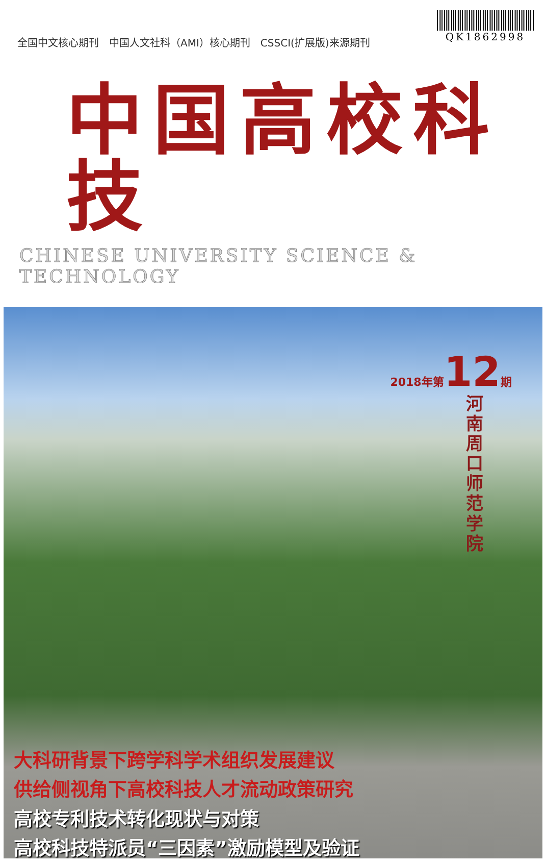全国中文核心期刊　中国人文社科（AMI）核心期刊　CSSCI(扩展版)来源期刊
QK1862998
中国高校科技
CHINESE UNIVERSITY SCIENCE & TECHNOLOGY
2018年第12期
河南周口师范学院
大科研背景下跨学科学术组织发展建议
供给侧视角下高校科技人才流动政策研究
高校专利技术转化现状与对策
高校科技特派员“三因素”激励模型及验证